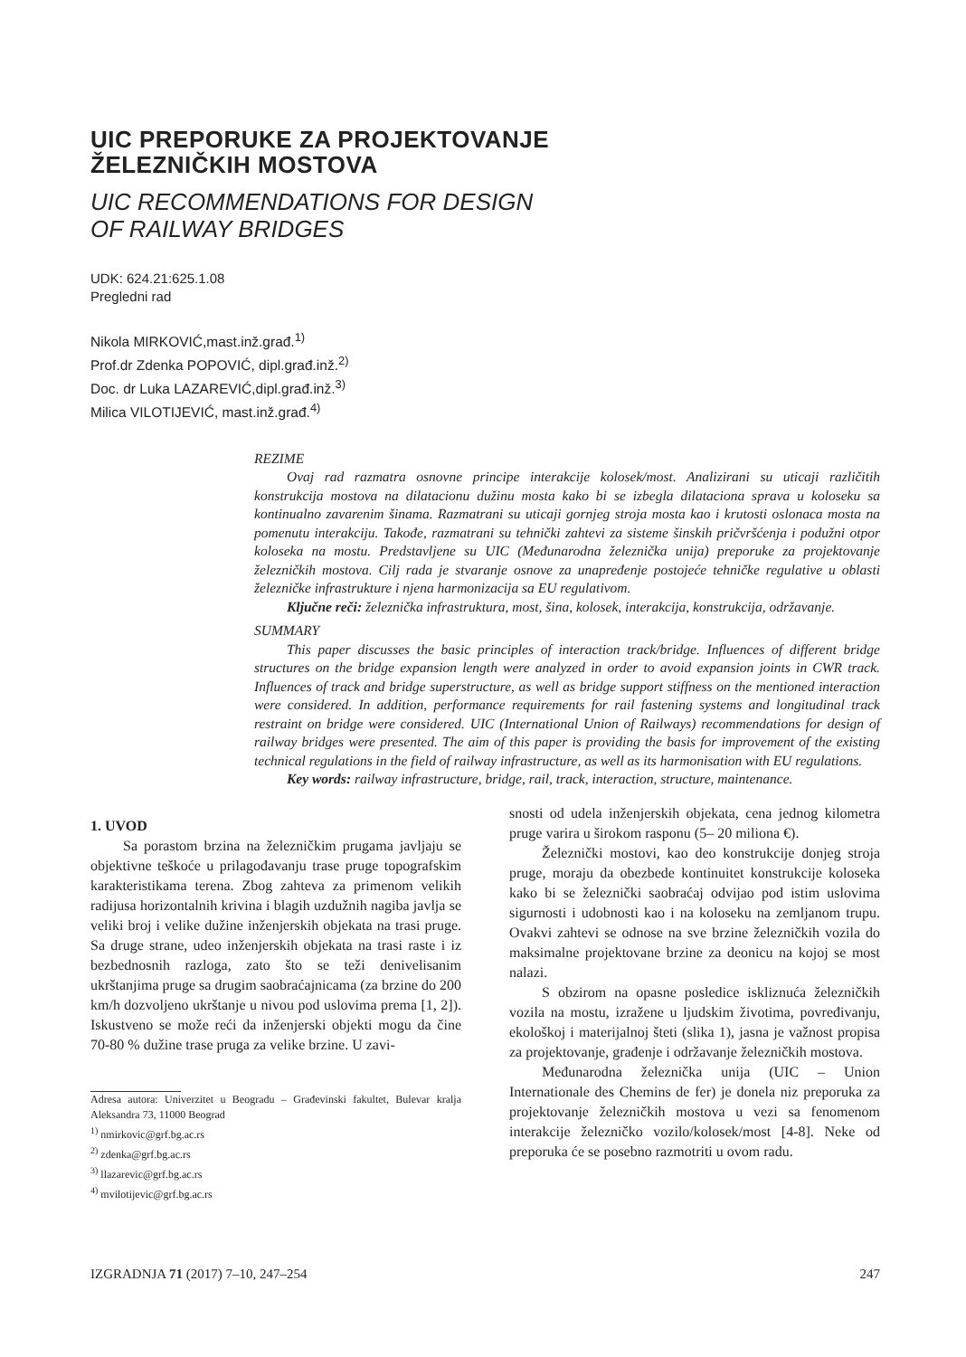UIC PREPORUKE ZA PROJEKTOVANJE
ŽELEZNIČKIH MOSTOVA
UIC RECOMMENDATIONS FOR DESIGN
OF RAILWAY BRIDGES
UDK: 624.21:625.1.08
Pregledni rad
Nikola MIRKOVIĆ,mast.inž.građ.<sup>1)</sup>
Prof.dr Zdenka POPOVIĆ, dipl.građ.inž.<sup>2)</sup>
Doc. dr Luka LAZAREVIĆ,dipl.građ.inž.<sup>3)</sup>
Milica VILOTIJEVIĆ, mast.inž.građ.<sup>4)</sup>
REZIME
Ovaj rad razmatra osnovne principe interakcije kolosek/most. Analizirani su uticaji različitih konstrukcija mostova na dilatacionu dužinu mosta kako bi se izbegla dilataciona sprava u koloseku sa kontinualno zavarenim šinama. Razmatrani su uticaji gornjeg stroja mosta kao i krutosti oslonaca mosta na pomenutu interakciju. Takođe, razmatrani su tehnički zahtevi za sisteme šinskih pričvršćenja i podužni otpor koloseka na mostu. Predstavljene su UIC (Međunarodna železnička unija) preporuke za projektovanje železničkih mostova. Cilj rada je stvaranje osnove za unapređenje postojeće tehničke regulative u oblasti železničke infrastrukture i njena harmonizacija sa EU regulativom.
Ključne reči: železnička infrastruktura, most, šina, kolosek, interakcija, konstrukcija, održavanje.
SUMMARY
This paper discusses the basic principles of interaction track/bridge. Influences of different bridge structures on the bridge expansion length were analyzed in order to avoid expansion joints in CWR track. Influences of track and bridge superstructure, as well as bridge support stiffness on the mentioned interaction were considered. In addition, performance requirements for rail fastening systems and longitudinal track restraint on bridge were considered. UIC (International Union of Railways) recommendations for design of railway bridges were presented. The aim of this paper is providing the basis for improvement of the existing technical regulations in the field of railway infrastructure, as well as its harmonisation with EU regulations.
Key words: railway infrastructure, bridge, rail, track, interaction, structure, maintenance.
1. UVOD
Sa porastom brzina na železničkim prugama javljaju se objektivne teškoće u prilagođavanju trase pruge topografskim karakteristikama terena. Zbog zahteva za primenom velikih radijusa horizontalnih krivina i blagih uzdužnih nagiba javlja se veliki broj i velike dužine inženjerskih objekata na trasi pruge. Sa druge strane, udeo inženjerskih objekata na trasi raste i iz bezbednosnih razloga, zato što se teži denivelisanim ukrštanjima pruge sa drugim saobraćajnicama (za brzine do 200 km/h dozvoljeno ukrštanje u nivou pod uslovima prema [1, 2]). Iskustveno se može reći da inženjerski objekti mogu da čine 70-80 % dužine trase pruga za velike brzine. U zavi-
Adresa autora: Univerzitet u Beogradu – Građevinski fakultet, Bulevar kralja Aleksandra 73, 11000 Beograd
<sup>1)</sup> nmirkovic@grf.bg.ac.rs
<sup>2)</sup> zdenka@grf.bg.ac.rs
<sup>3)</sup> llazarevic@grf.bg.ac.rs
<sup>4)</sup> mvilotijevic@grf.bg.ac.rs
snosti od udela inženjerskih objekata, cena jednog kilometra pruge varira u širokom rasponu (5– 20 miliona €).
Železnički mostovi, kao deo konstrukcije donjeg stroja pruge, moraju da obezbede kontinuitet konstrukcije koloseka kako bi se železnički saobraćaj odvijao pod istim uslovima sigurnosti i udobnosti kao i na koloseku na zemljanom trupu. Ovakvi zahtevi se odnose na sve brzine železničkih vozila do maksimalne projektovane brzine za deonicu na kojoj se most nalazi.
S obzirom na opasne posledice iskliznuća železničkih vozila na mostu, izražene u ljudskim životima, povređivanju, ekološkoj i materijalnoj šteti (slika 1), jasna je važnost propisa za projektovanje, građenje i održavanje železničkih mostova.
Međunarodna železnička unija (UIC – Union Internationale des Chemins de fer) je donela niz preporuka za projektovanje železničkih mostova u vezi sa fenomenom interakcije železničko vozilo/kolosek/most [4-8]. Neke od preporuka će se posebno razmotriti u ovom radu.
IZGRADNJA 71 (2017) 7–10, 247–254 247